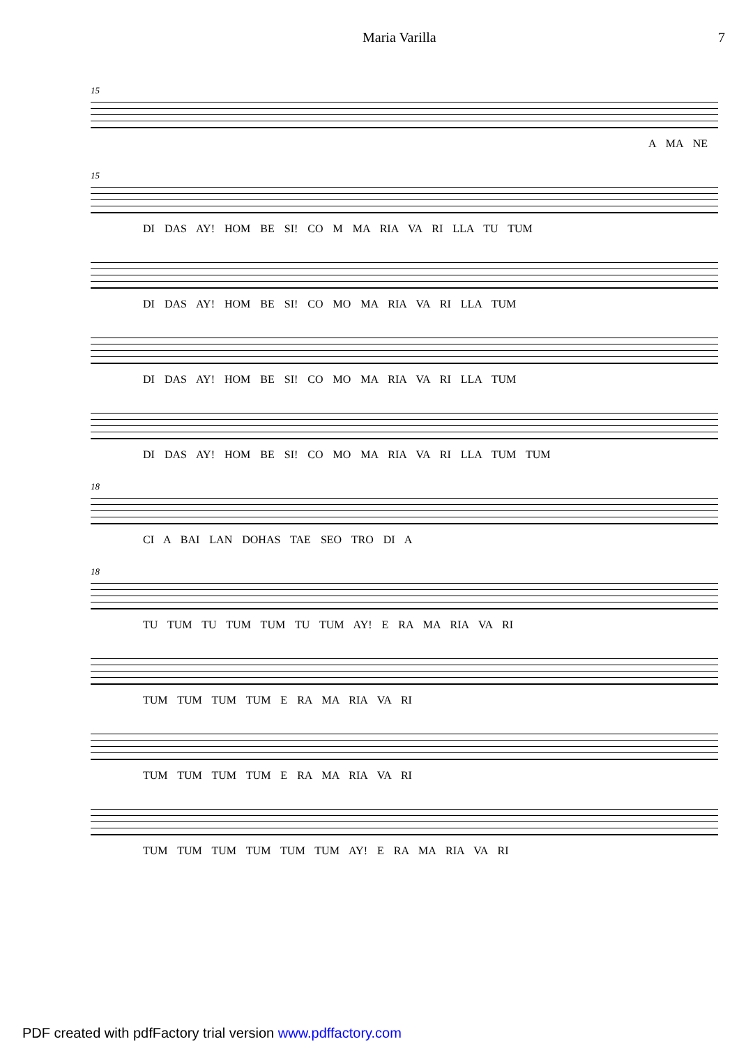Maria Varilla 7
15
A MA NE
15
DI DAS AY! HOM BE SI! CO M MA RIA VA RI LLA TU TUM
DI DAS AY! HOM BE SI! CO MO MA RIA VA RI LLA TUM
DI DAS AY! HOM BE SI! CO MO MA RIA VA RI LLA TUM
DI DAS AY! HOM BE SI! CO MO MA RIA VA RI LLA TUM TUM
18
CI A BAI LAN DOHAS TAE SEO TRO DI A
18
TU TUM TU TUM TUM TU TUM AY! E RA MA RIA VA RI
TUM TUM TUM TUM E RA MA RIA VA RI
TUM TUM TUM TUM E RA MA RIA VA RI
TUM TUM TUM TUM TUM TUM AY! E RA MA RIA VA RI
PDF created with pdfFactory trial version www.pdffactory.com